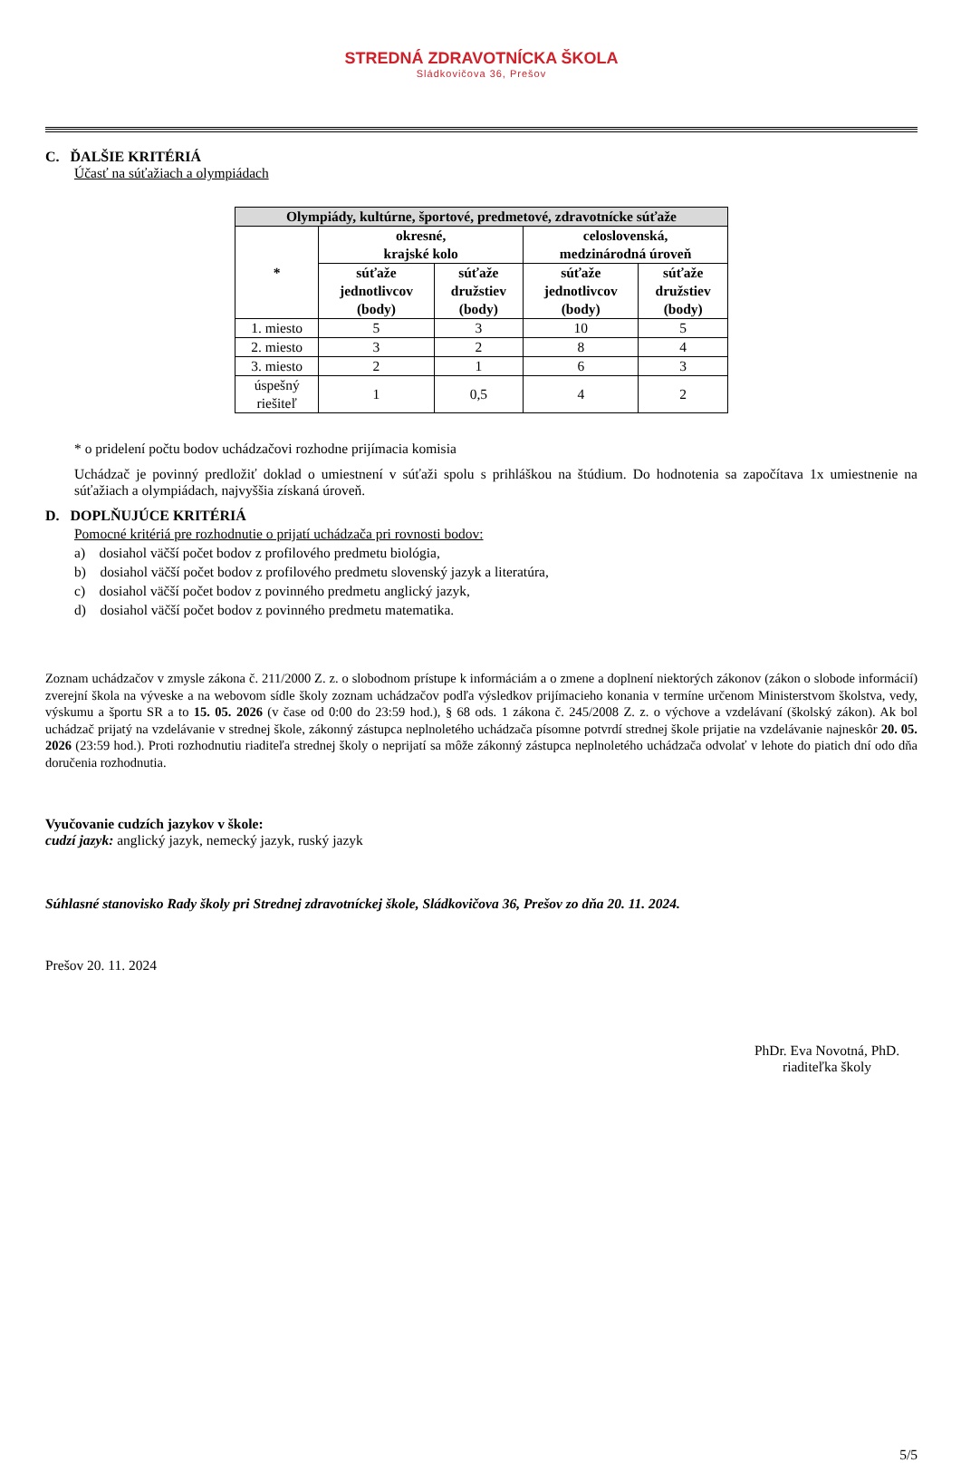STREDNÁ ZDRAVOTNÍCKA ŠKOLA
Sládkovičova 36, Prešov
C. ĎALŠIE KRITÉRIÁ
Účasť na súťažiach a olympiádach
| Olympiády, kultúrne, športové, predmetové, zdravotnícke súťaže | | | | |
| --- | --- | --- | --- | --- |
| * | okresné, krajské kolo | | celoslovenská, medzinárodná úroveň | |
| | súťaže jednotlivcov (body) | súťaže družstiev (body) | súťaže jednotlivcov (body) | súťaže družstiev (body) |
| 1. miesto | 5 | 3 | 10 | 5 |
| 2. miesto | 3 | 2 | 8 | 4 |
| 3. miesto | 2 | 1 | 6 | 3 |
| úspešný riešiteľ | 1 | 0,5 | 4 | 2 |
* o pridelení počtu bodov uchádzačovi rozhodne prijímacia komisia
Uchádzač je povinný predložiť doklad o umiestnení v súťaži spolu s prihláškou na štúdium. Do hodnotenia sa započítava 1x umiestnenie na súťažiach a olympiádach, najvyššia získaná úroveň.
D. DOPLŇUJÚCE KRITÉRIÁ
Pomocné kritériá pre rozhodnutie o prijatí uchádzača pri rovnosti bodov:
a) dosiahol väčší počet bodov z profilového predmetu biológia,
b) dosiahol väčší počet bodov z profilového predmetu slovenský jazyk a literatúra,
c) dosiahol väčší počet bodov z povinného predmetu anglický jazyk,
d) dosiahol väčší počet bodov z povinného predmetu matematika.
Zoznam uchádzačov v zmysle zákona č. 211/2000 Z. z. o slobodnom prístupe k informáciám a o zmene a doplnení niektorých zákonov (zákon o slobode informácií) zverejní škola na výveske a na webovom sídle školy zoznam uchádzačov podľa výsledkov prijímacieho konania v termíne určenom Ministerstvom školstva, vedy, výskumu a športu SR a to 15. 05. 2026 (v čase od 0:00 do 23:59 hod.), § 68 ods. 1 zákona č. 245/2008 Z. z. o výchove a vzdelávaní (školský zákon). Ak bol uchádzač prijatý na vzdelávanie v strednej škole, zákonný zástupca neplnoletého uchádzača písomne potvrdí strednej škole prijatie na vzdelávanie najneskôr 20. 05. 2026 (23:59 hod.). Proti rozhodnutiu riaditeľa strednej školy o neprijatí sa môže zákonný zástupca neplnoletého uchádzača odvolať v lehote do piatich dní odo dňa doručenia rozhodnutia.
Vyučovanie cudzích jazykov v škole:
cudzí jazyk: anglický jazyk, nemecký jazyk, ruský jazyk
Súhlasné stanovisko Rady školy pri Strednej zdravotníckej škole, Sládkovičova 36, Prešov zo dňa 20. 11. 2024.
Prešov 20. 11. 2024
PhDr. Eva Novotná, PhD.
riaditeľka školy
5/5